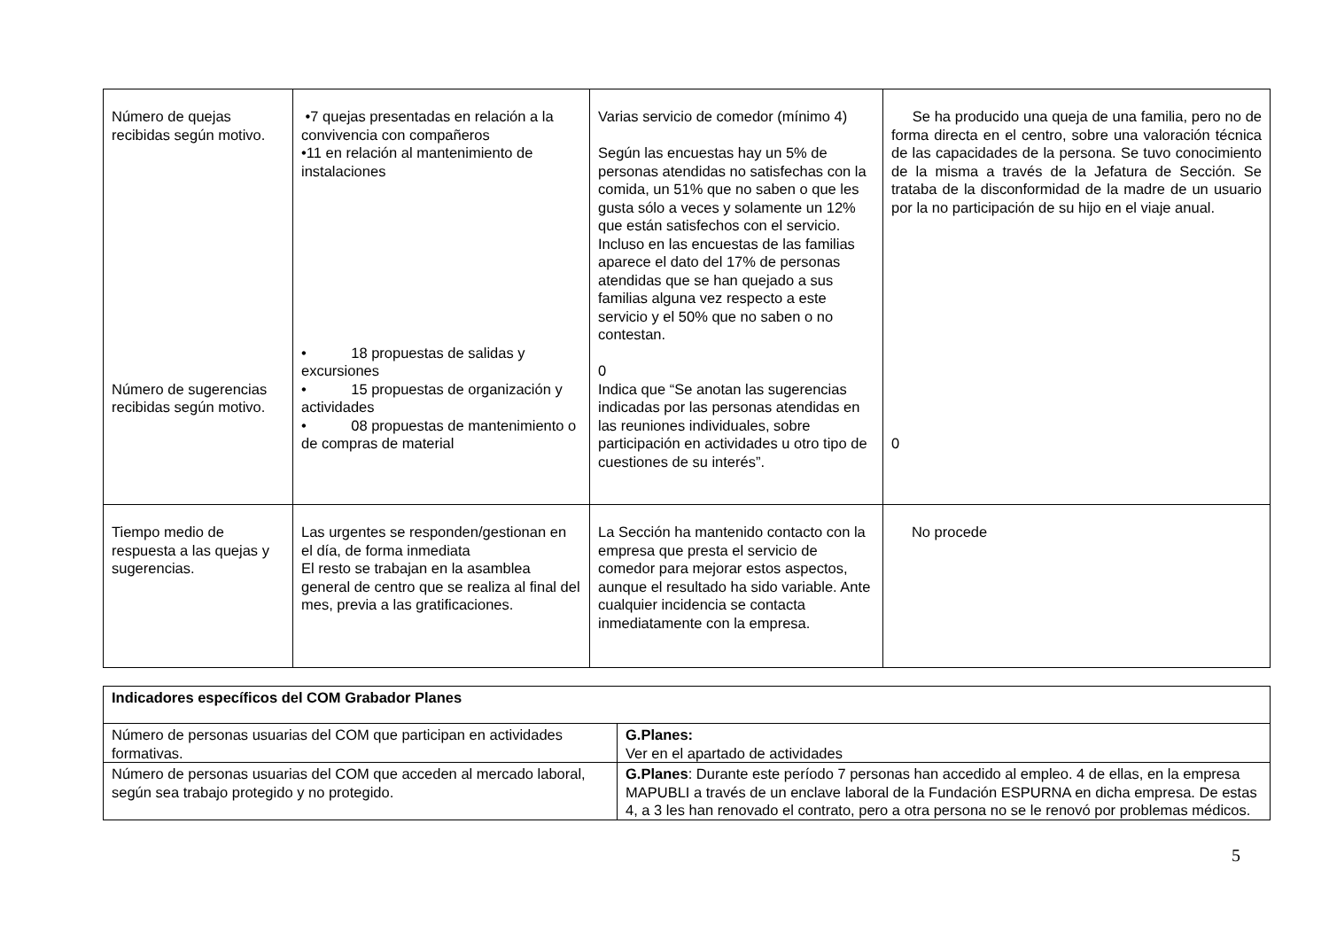| Número de quejas recibidas según motivo. Número de sugerencias recibidas según motivo. | •7 quejas presentadas en relación a la convivencia con compañeros •11 en relación al mantenimiento de instalaciones • 18 propuestas de salidas y excursiones • 15 propuestas de organización y actividades • 08 propuestas de mantenimiento o de compras de material | Varias servicio de comedor (mínimo 4) Según las encuestas hay un 5% de personas atendidas no satisfechas con la comida, un 51% que no saben o que les gusta sólo a veces y solamente un 12% que están satisfechos con el servicio. Incluso en las encuestas de las familias aparece el dato del 17% de personas atendidas que se han quejado a sus familias alguna vez respecto a este servicio y el 50% que no saben o no contestan. 0 Indica que “Se anotan las sugerencias indicadas por las personas atendidas en las reuniones individuales, sobre participación en actividades u otro tipo de cuestiones de su interés”. | Se ha producido una queja de una familia, pero no de forma directa en el centro, sobre una valoración técnica de las capacidades de la persona. Se tuvo conocimiento de la misma a través de la Jefatura de Sección. Se trataba de la disconformidad de la madre de un usuario por la no participación de su hijo en el viaje anual. 0 |
| Tiempo medio de respuesta a las quejas y sugerencias. | Las urgentes se responden/gestionan en el día, de forma inmediata El resto se trabajan en la asamblea general de centro que se realiza al final del mes, previa a las gratificaciones. | La Sección ha mantenido contacto con la empresa que presta el servicio de comedor para mejorar estos aspectos, aunque el resultado ha sido variable. Ante cualquier incidencia se contacta inmediatamente con la empresa. | No procede |
| Indicadores específicos del COM Grabador Planes | |
| Número de personas usuarias del COM que participan en actividades formativas. | G.Planes: Ver en el apartado de actividades |
| Número de personas usuarias del COM que acceden al mercado laboral, según sea trabajo protegido y no protegido. | G.Planes : Durante este período 7 personas han accedido al empleo. 4 de ellas, en la empresa MAPUBLI a través de un enclave laboral de la Fundación ESPURNA en dicha empresa. De estas 4, a 3 les han renovado el contrato, pero a otra persona no se le renovó por problemas médicos. |
5